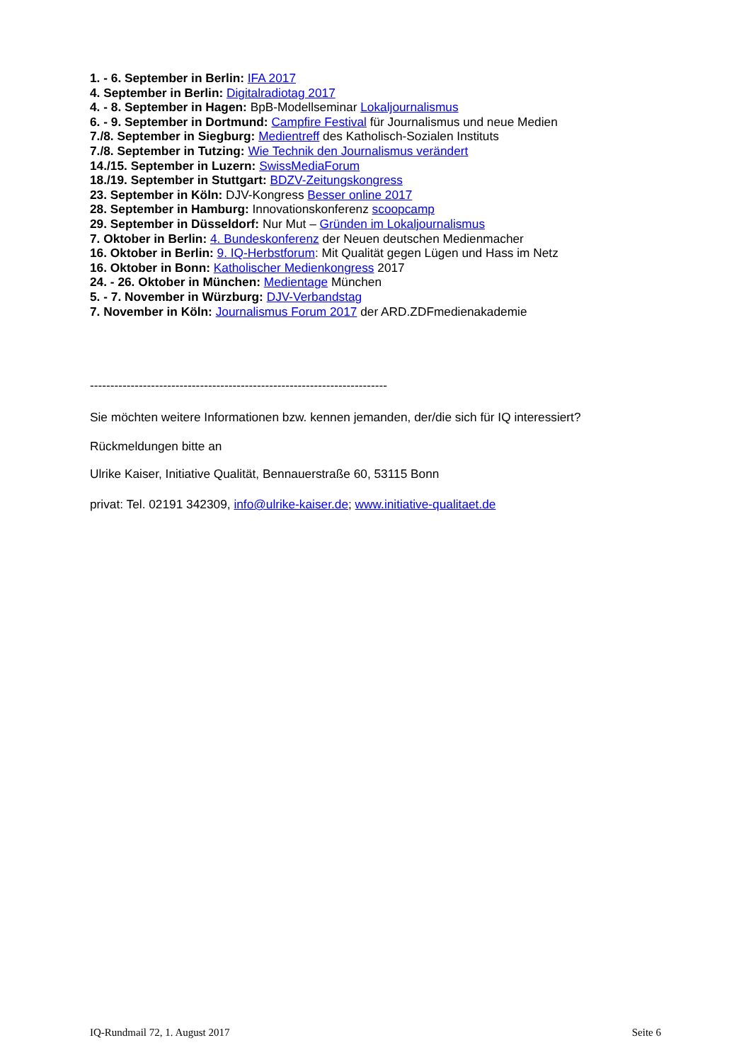1. - 6. September in Berlin: IFA 2017
4. September in Berlin: Digitalradiotag 2017
4. - 8. September in Hagen: BpB-Modellseminar Lokaljournalismus
6. - 9. September in Dortmund: Campfire Festival für Journalismus und neue Medien
7./8. September in Siegburg: Medientreff des Katholisch-Sozialen Instituts
7./8. September in Tutzing: Wie Technik den Journalismus verändert
14./15. September in Luzern: SwissMediaForum
18./19. September in Stuttgart: BDZV-Zeitungskongress
23. September in Köln: DJV-Kongress Besser online 2017
28. September in Hamburg: Innovationskonferenz scoopcamp
29. September in Düsseldorf: Nur Mut – Gründen im Lokaljournalismus
7. Oktober in Berlin: 4. Bundeskonferenz der Neuen deutschen Medienmacher
16. Oktober in Berlin: 9. IQ-Herbstforum: Mit Qualität gegen Lügen und Hass im Netz
16. Oktober in Bonn: Katholischer Medienkongress 2017
24. - 26. Oktober in München: Medientage München
5. - 7. November in Würzburg: DJV-Verbandstag
7. November in Köln: Journalismus Forum 2017 der ARD.ZDFmedienakademie
-------------------------------------------------------------------------
Sie möchten weitere Informationen bzw. kennen jemanden, der/die sich für IQ interessiert?
Rückmeldungen bitte an
Ulrike Kaiser, Initiative Qualität, Bennauerstraße 60, 53115 Bonn
privat: Tel. 02191 342309, info@ulrike-kaiser.de; www.initiative-qualitaet.de
IQ-Rundmail 72, 1. August 2017 Seite 6